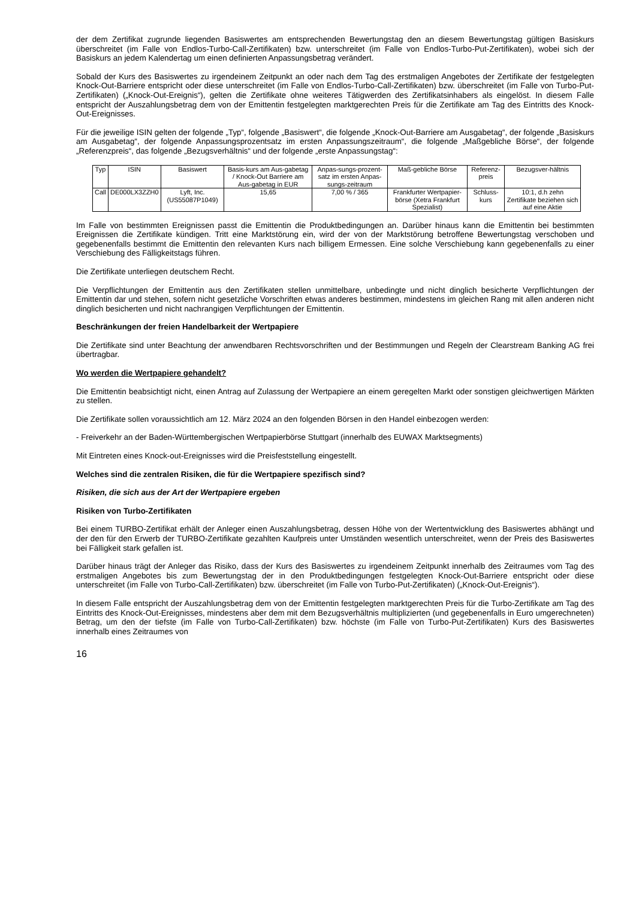der dem Zertifikat zugrunde liegenden Basiswertes am entsprechenden Bewertungstag den an diesem Bewertungstag gültigen Basiskurs überschreitet (im Falle von Endlos-Turbo-Call-Zertifikaten) bzw. unterschreitet (im Falle von Endlos-Turbo-Put-Zertifikaten), wobei sich der Basiskurs an jedem Kalendertag um einen definierten Anpassungsbetrag verändert.
Sobald der Kurs des Basiswertes zu irgendeinem Zeitpunkt an oder nach dem Tag des erstmaligen Angebotes der Zertifikate der festgelegten Knock-Out-Barriere entspricht oder diese unterschreitet (im Falle von Endlos-Turbo-Call-Zertifikaten) bzw. überschreitet (im Falle von Turbo-Put-Zertifikaten) („Knock-Out-Ereignis“), gelten die Zertifikate ohne weiteres Tätigwerden des Zertifikatsinhabers als eingelöst. In diesem Falle entspricht der Auszahlungsbetrag dem von der Emittentin festgelegten marktgerechten Preis für die Zertifikate am Tag des Eintritts des Knock-Out-Ereignisses.
Für die jeweilige ISIN gelten der folgende „Typ“, folgende „Basiswert“, die folgende „Knock-Out-Barriere am Ausgabetag“, der folgende „Basiskurs am Ausgabetag“, der folgende Anpassungsprozentsatz im ersten Anpassungszeitraum“, die folgende „Maßgebliche Börse“, der folgende „Referenzpreis“, das folgende „Bezugsverhältnis“ und der folgende „erste Anpassungstag“:
| Typ | ISIN | Basiswert | Basis-kurs am Aus-gabetag / Knock-Out Barriere am Aus-gabetag in EUR | Anpas-sungs-prozent-satz im ersten Anpas-sungs-zeitraum | Maß-gebliche Börse | Referenz-preis | Bezugsver-hältnis |
| Call | DE000LX3ZZH0 | Lyft, Inc. (US55087P1049) | 15,65 | 7,00 % / 365 | Frankfurter Wertpapier-börse (Xetra Frankfurt Spezialist) | Schluss-kurs | 10:1, d.h zehn Zertifikate beziehen sich auf eine Aktie |
Im Falle von bestimmten Ereignissen passt die Emittentin die Produktbedingungen an. Darüber hinaus kann die Emittentin bei bestimmten Ereignissen die Zertifikate kündigen. Tritt eine Marktstörung ein, wird der von der Marktstörung betroffene Bewertungstag verschoben und gegebenenfalls bestimmt die Emittentin den relevanten Kurs nach billigem Ermessen. Eine solche Verschiebung kann gegebenenfalls zu einer Verschiebung des Fälligkeitstags führen.
Die Zertifikate unterliegen deutschem Recht.
Die Verpflichtungen der Emittentin aus den Zertifikaten stellen unmittelbare, unbedingte und nicht dinglich besicherte Verpflichtungen der Emittentin dar und stehen, sofern nicht gesetzliche Vorschriften etwas anderes bestimmen, mindestens im gleichen Rang mit allen anderen nicht dinglich besicherten und nicht nachrangigen Verpflichtungen der Emittentin.
Beschränkungen der freien Handelbarkeit der Wertpapiere
Die Zertifikate sind unter Beachtung der anwendbaren Rechtsvorschriften und der Bestimmungen und Regeln der Clearstream Banking AG frei übertragbar.
Wo werden die Wertpapiere gehandelt?
Die Emittentin beabsichtigt nicht, einen Antrag auf Zulassung der Wertpapiere an einem geregelten Markt oder sonstigen gleichwertigen Märkten zu stellen.
Die Zertifikate sollen voraussichtlich am 12. März 2024 an den folgenden Börsen in den Handel einbezogen werden:
- Freiverkehr an der Baden-Württembergischen Wertpapierbörse Stuttgart (innerhalb des EUWAX Marktsegments)
Mit Eintreten eines Knock-out-Ereignisses wird die Preisfeststellung eingestellt.
Welches sind die zentralen Risiken, die für die Wertpapiere spezifisch sind?
Risiken, die sich aus der Art der Wertpapiere ergeben
Risiken von Turbo-Zertifikaten
Bei einem TURBO-Zertifikat erhält der Anleger einen Auszahlungsbetrag, dessen Höhe von der Wertentwicklung des Basiswertes abhängt und der den für den Erwerb der TURBO-Zertifikate gezahlten Kaufpreis unter Umständen wesentlich unterschreitet, wenn der Preis des Basiswertes bei Fälligkeit stark gefallen ist.
Darüber hinaus trägt der Anleger das Risiko, dass der Kurs des Basiswertes zu irgendeinem Zeitpunkt innerhalb des Zeitraumes vom Tag des erstmaligen Angebotes bis zum Bewertungstag der in den Produktbedingungen festgelegten Knock-Out-Barriere entspricht oder diese unterschreitet (im Falle von Turbo-Call-Zertifikaten) bzw. überschreitet (im Falle von Turbo-Put-Zertifikaten) („Knock-Out-Ereignis“).
In diesem Falle entspricht der Auszahlungsbetrag dem von der Emittentin festgelegten marktgerechten Preis für die Turbo-Zertifikate am Tag des Eintritts des Knock-Out-Ereignisses, mindestens aber dem mit dem Bezugsverhältnis multiplizierten (und gegebenenfalls in Euro umgerechneten) Betrag, um den der tiefste (im Falle von Turbo-Call-Zertifikaten) bzw. höchste (im Falle von Turbo-Put-Zertifikaten) Kurs des Basiswertes innerhalb eines Zeitraumes von
16